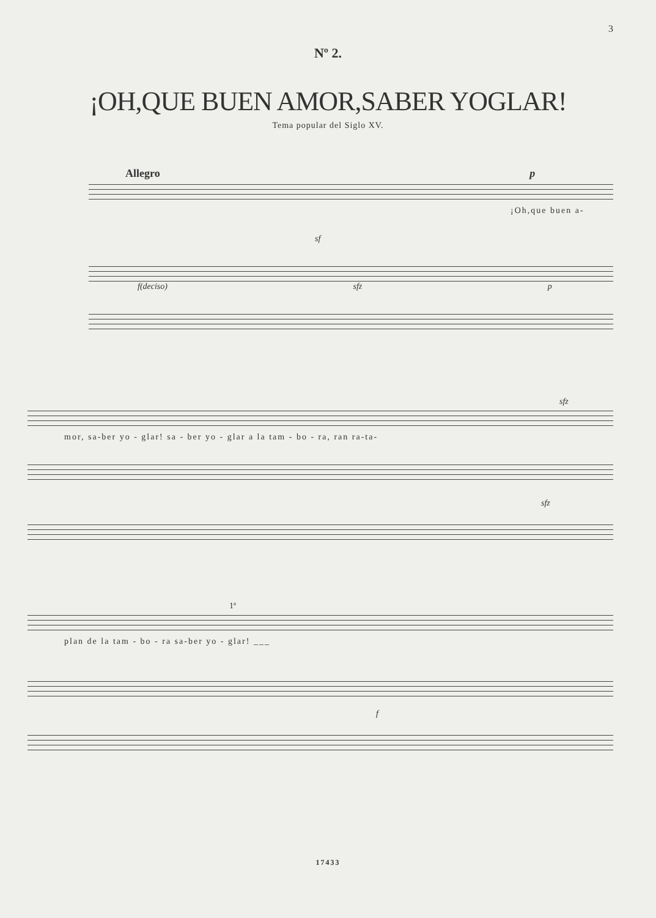3
Nº 2.
¡OH,QUE BUEN AMOR,SABER YOGLAR!
Tema popular del Siglo XV.
Allegro p
¡Oh,que buen a-
sf
f(deciso) sfz p
sfz
mor, sa-ber yo - glar! sa - ber yo - glar a la tam - bo - ra, ran ra-ta-
sfz
1ª
plan de la tam - bo - ra sa-ber yo - glar! ___
f
17433